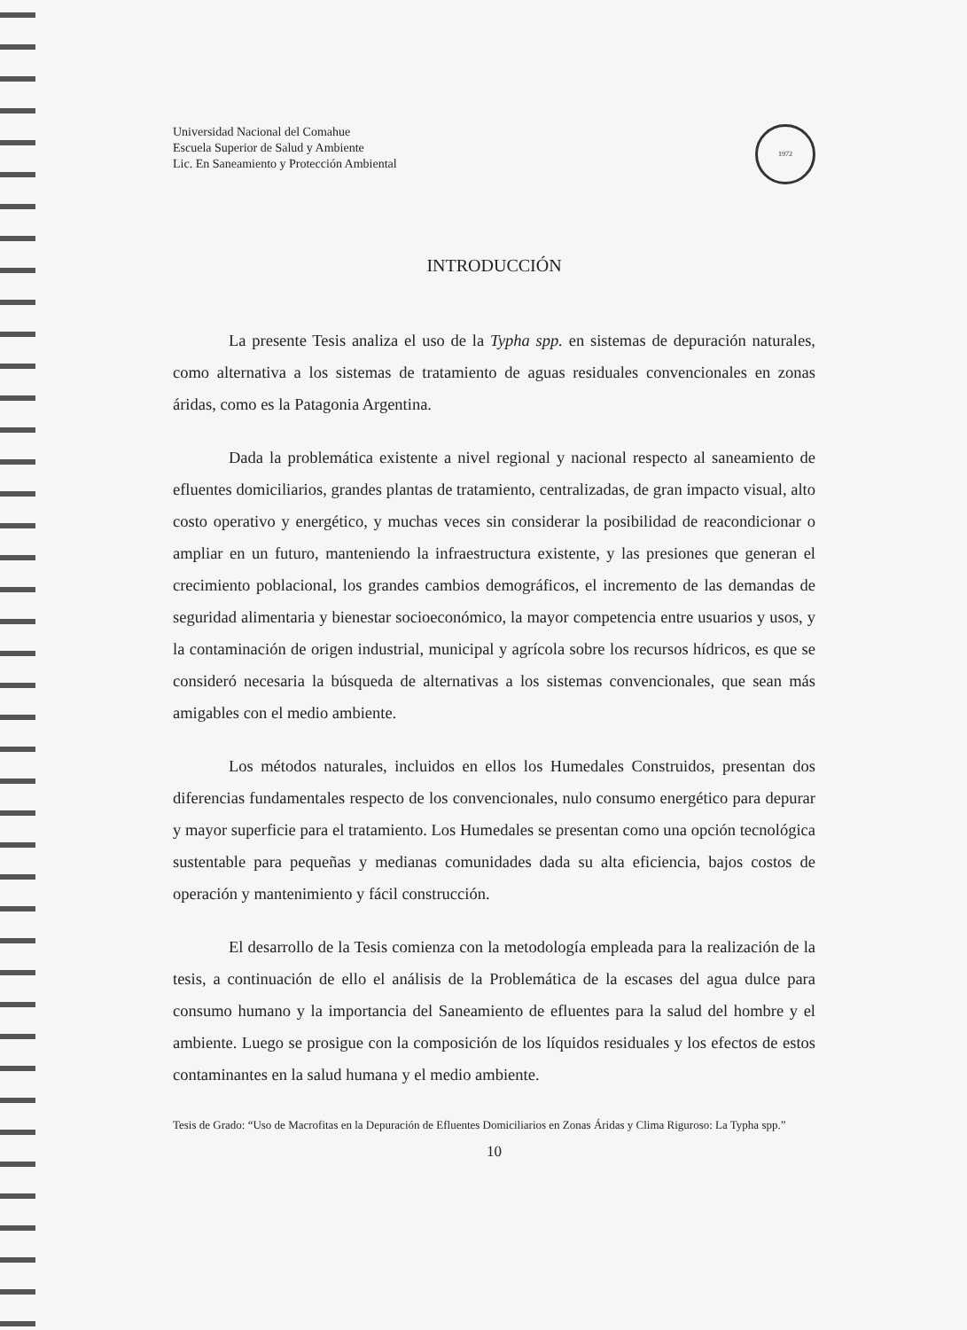Universidad Nacional del Comahue
Escuela Superior de Salud y Ambiente
Lic. En Saneamiento y Protección Ambiental
1972
INTRODUCCIÓN
La presente Tesis analiza el uso de la Typha spp. en sistemas de depuración naturales, como alternativa a los sistemas de tratamiento de aguas residuales convencionales en zonas áridas, como es la Patagonia Argentina.
Dada la problemática existente a nivel regional y nacional respecto al saneamiento de efluentes domiciliarios, grandes plantas de tratamiento, centralizadas, de gran impacto visual, alto costo operativo y energético, y muchas veces sin considerar la posibilidad de reacondicionar o ampliar en un futuro, manteniendo la infraestructura existente, y las presiones que generan el crecimiento poblacional, los grandes cambios demográficos, el incremento de las demandas de seguridad alimentaria y bienestar socioeconómico, la mayor competencia entre usuarios y usos, y la contaminación de origen industrial, municipal y agrícola sobre los recursos hídricos, es que se consideró necesaria la búsqueda de alternativas a los sistemas convencionales, que sean más amigables con el medio ambiente.
Los métodos naturales, incluidos en ellos los Humedales Construidos, presentan dos diferencias fundamentales respecto de los convencionales, nulo consumo energético para depurar y mayor superficie para el tratamiento. Los Humedales se presentan como una opción tecnológica sustentable para pequeñas y medianas comunidades dada su alta eficiencia, bajos costos de operación y mantenimiento y fácil construcción.
El desarrollo de la Tesis comienza con la metodología empleada para la realización de la tesis, a continuación de ello el análisis de la Problemática de la escases del agua dulce para consumo humano y la importancia del Saneamiento de efluentes para la salud del hombre y el ambiente. Luego se prosigue con la composición de los líquidos residuales y los efectos de estos contaminantes en la salud humana y el medio ambiente.
Tesis de Grado: “Uso de Macrofitas en la Depuración de Efluentes Domiciliarios en Zonas Áridas y Clima Riguroso: La Typha spp.”
10